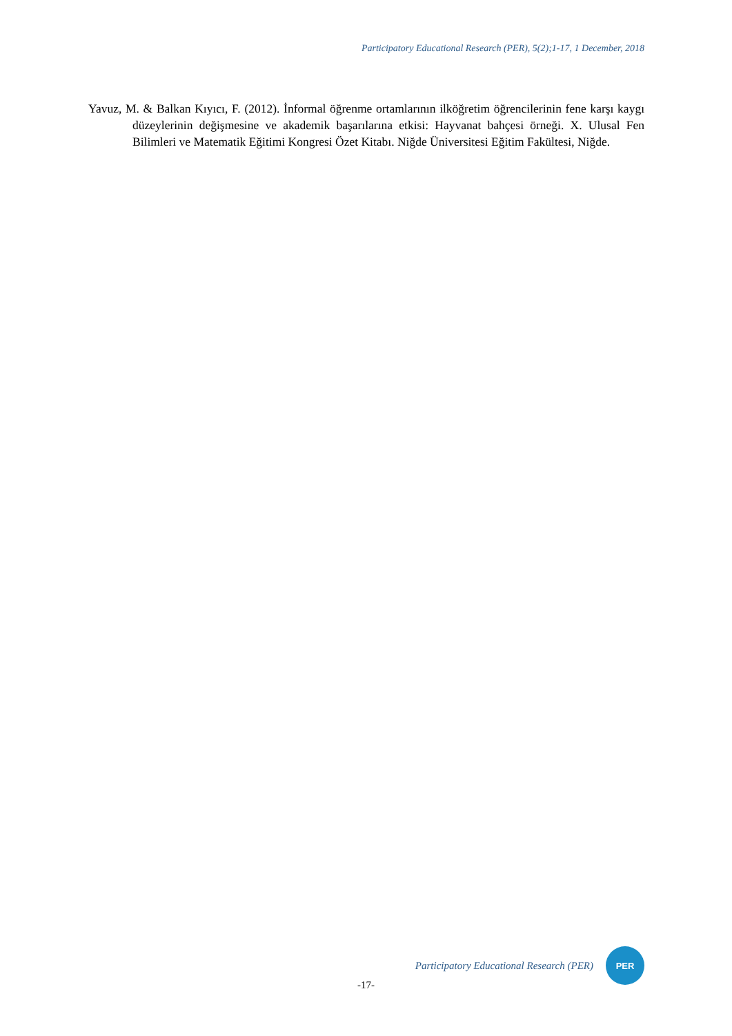Participatory Educational Research (PER), 5(2);1-17, 1 December, 2018
Yavuz, M. & Balkan Kıyıcı, F. (2012). İnformal öğrenme ortamlarının ilköğretim öğrencilerinin fene karşı kaygı düzeylerinin değişmesine ve akademik başarılarına etkisi: Hayvanat bahçesi örneği. X. Ulusal Fen Bilimleri ve Matematik Eğitimi Kongresi Özet Kitabı. Niğde Üniversitesi Eğitim Fakültesi, Niğde.
Participatory Educational Research (PER)
PER
-17-